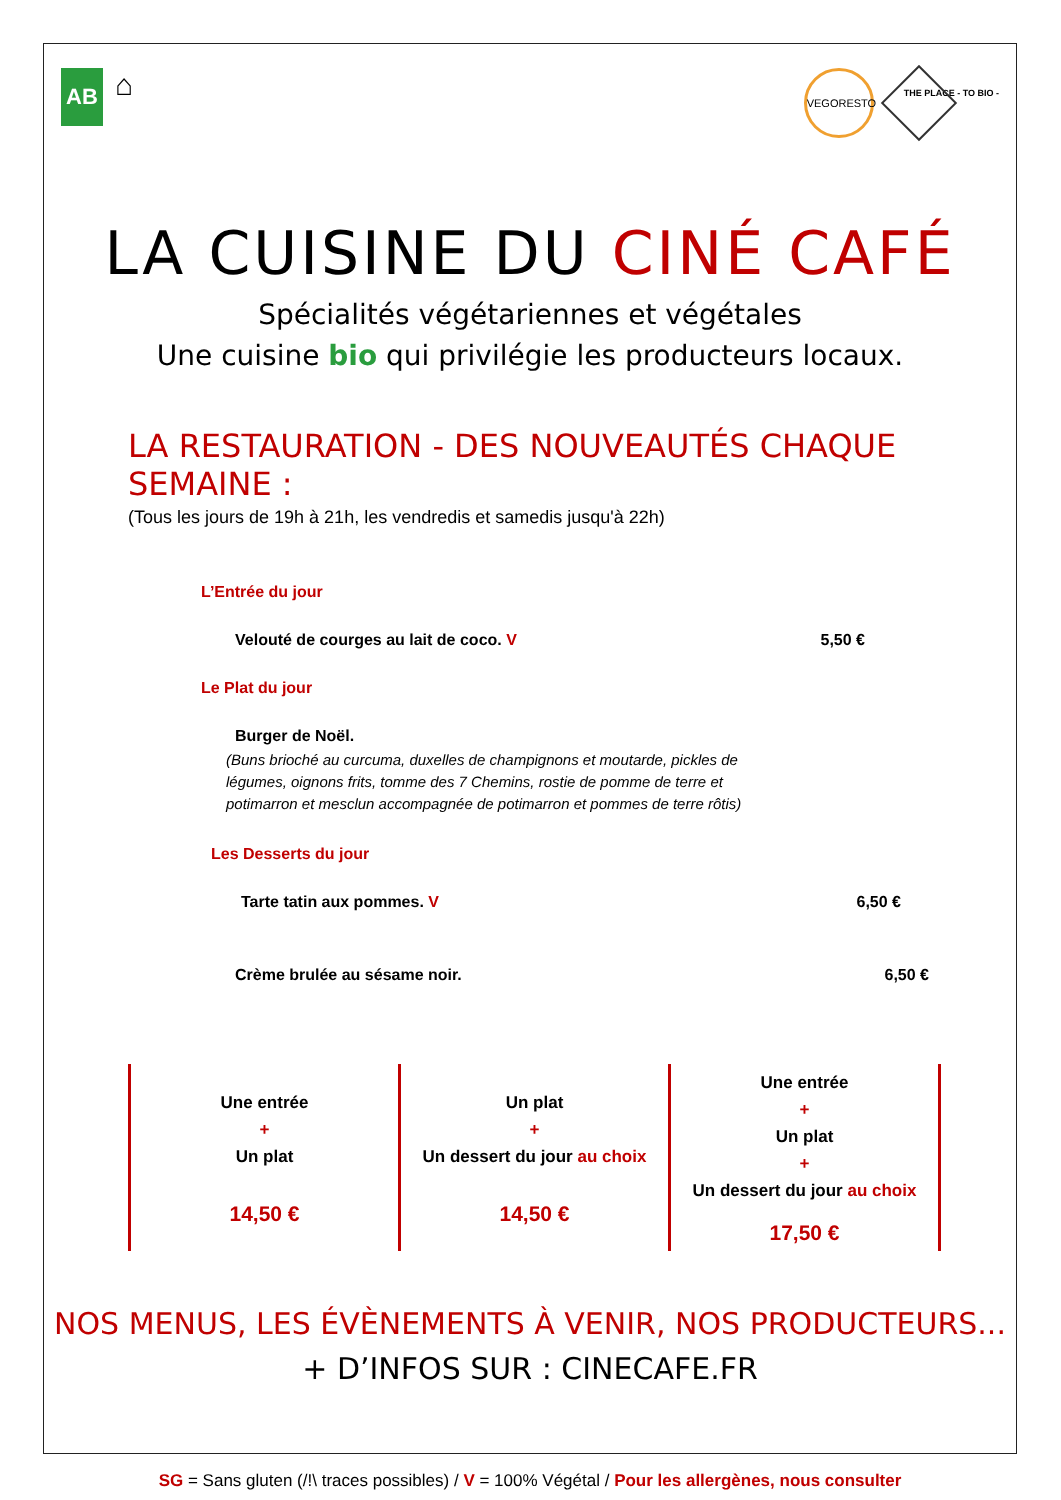AB
⌂
VEGORESTO
THE PLACE - TO BIO -
LA CUISINE DU CINÉ CAFÉ
Spécialités végétariennes et végétales
Une cuisine bio qui privilégie les producteurs locaux.
LA RESTAURATION - DES NOUVEAUTÉS CHAQUE SEMAINE :
(Tous les jours de 19h à 21h, les vendredis et samedis jusqu'à 22h)
L’Entrée du jour
Velouté de courges au lait de coco. V 5,50 €
Le Plat du jour
Burger de Noël.
(Buns brioché au curcuma, duxelles de champignons et moutarde, pickles de légumes, oignons frits, tomme des 7 Chemins, rostie de pomme de terre et potimarron et mesclun accompagnée de potimarron et pommes de terre rôtis)
Les Desserts du jour
Tarte tatin aux pommes. V 6,50 €
Crème brulée au sésame noir. 6,50 €
| Une entrée + Un plat 14,50 € | Un plat + Un dessert du jour au choix 14,50 € | Une entrée + Un plat + Un dessert du jour au choix 17,50 € |
NOS MENUS, LES ÉVÈNEMENTS À VENIR, NOS PRODUCTEURS...
+ D’INFOS SUR : CINECAFE.FR
SG = Sans gluten (/!\ traces possibles) / V = 100% Végétal / Pour les allergènes, nous consulter